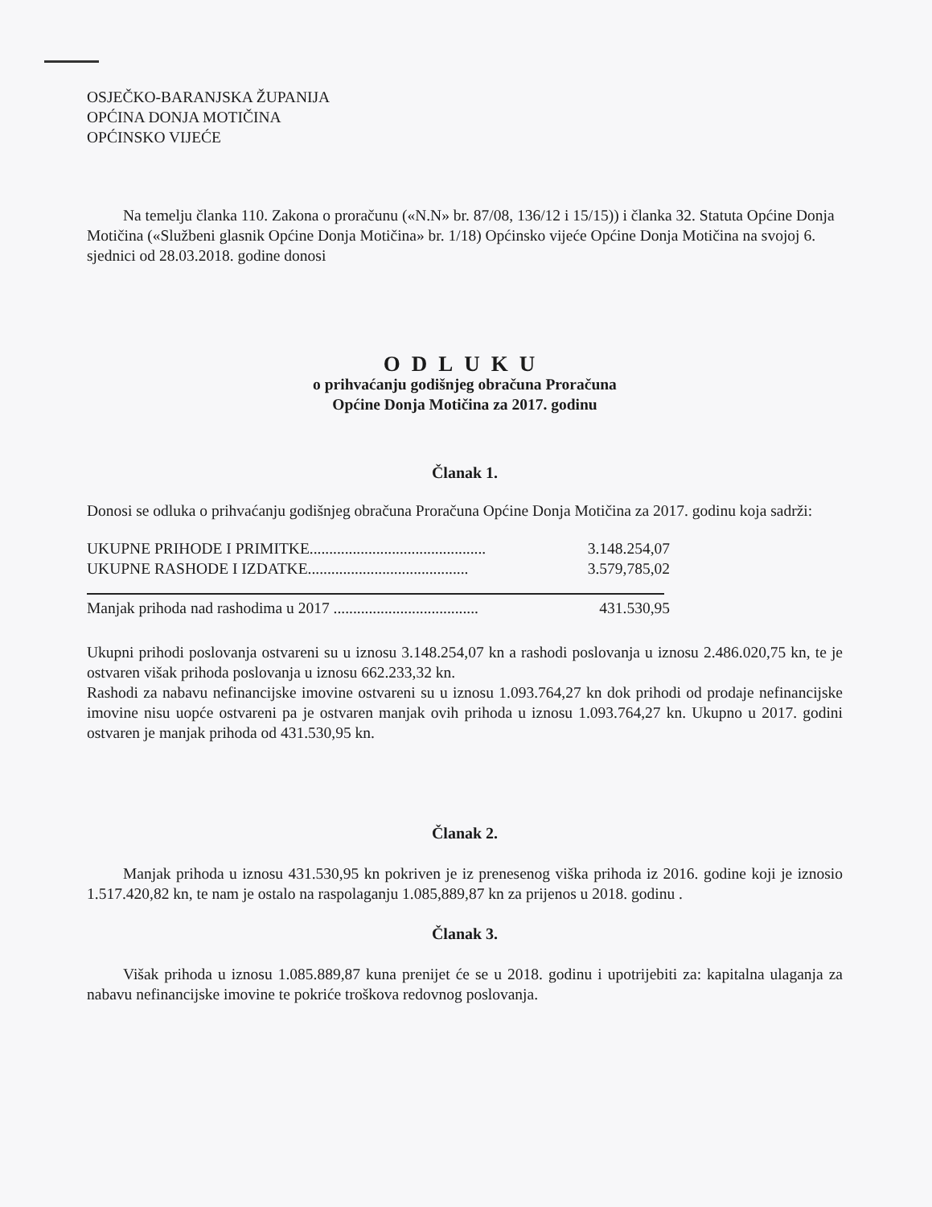OSJEČKO-BARANJSKA ŽUPANIJA
OPĆINA DONJA MOTIČINA
OPĆINSKO VIJEĆE
Na temelju članka 110. Zakona o proračunu («N.N» br. 87/08, 136/12 i 15/15)) i članka 32. Statuta Općine Donja Motičina («Službeni glasnik Općine Donja Motičina» br. 1/18) Općinsko vijeće Općine Donja Motičina na svojoj 6. sjednici od 28.03.2018. godine donosi
ODLUKU
o prihvaćanju godišnjeg obračuna Proračuna
Općine Donja Motičina za 2017. godinu
Članak 1.
Donosi se odluka o prihvaćanju godišnjeg obračuna Proračuna Općine Donja Motičina za 2017. godinu koja sadrži:
UKUPNE PRIHODE I PRIMITKE............................................. 3.148.254,07
UKUPNE RASHODE I IZDATKE......................................... 3.579,785,02
Manjak prihoda nad rashodima u 2017 ..................................... 431.530,95
Ukupni prihodi poslovanja ostvareni su u iznosu 3.148.254,07 kn a rashodi poslovanja u iznosu 2.486.020,75 kn, te je ostvaren višak prihoda poslovanja u iznosu 662.233,32 kn.
Rashodi za nabavu nefinancijske imovine ostvareni su u iznosu 1.093.764,27 kn dok prihodi od prodaje nefinancijske imovine nisu uopće ostvareni pa je ostvaren manjak ovih prihoda u iznosu 1.093.764,27 kn. Ukupno u 2017. godini ostvaren je manjak prihoda od 431.530,95 kn.
Članak 2.
Manjak prihoda u iznosu 431.530,95 kn pokriven je iz prenesenog viška prihoda iz 2016. godine koji je iznosio 1.517.420,82 kn, te nam je ostalo na raspolaganju 1.085,889,87 kn za prijenos u 2018. godinu .
Članak 3.
Višak prihoda u iznosu 1.085.889,87 kuna prenijet će se u 2018. godinu i upotrijebiti za: kapitalna ulaganja za nabavu nefinancijske imovine te pokriće troškova redovnog poslovanja.